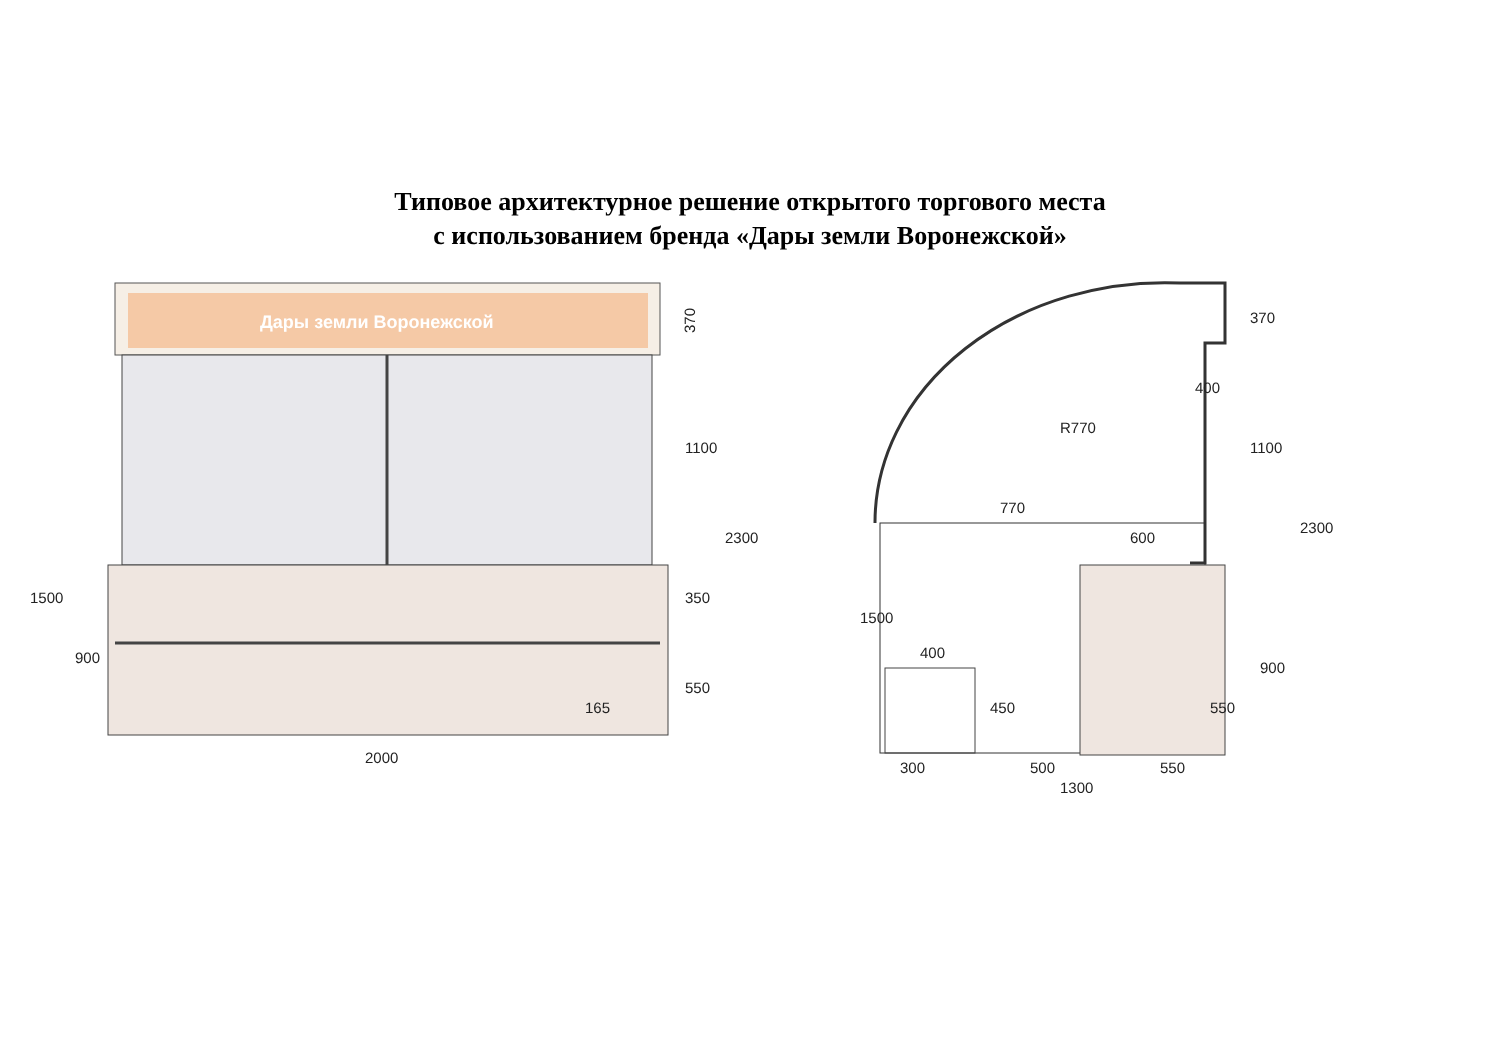Типовое архитектурное решение открытого торгового места
с использованием бренда «Дары земли Воронежской»
Дары земли Воронежской
2000
370
1100
2300
350
550
165
1500
900
400
370
R770
770
600
400
450
300
500
550
1300
1100
2300
1500
900
550